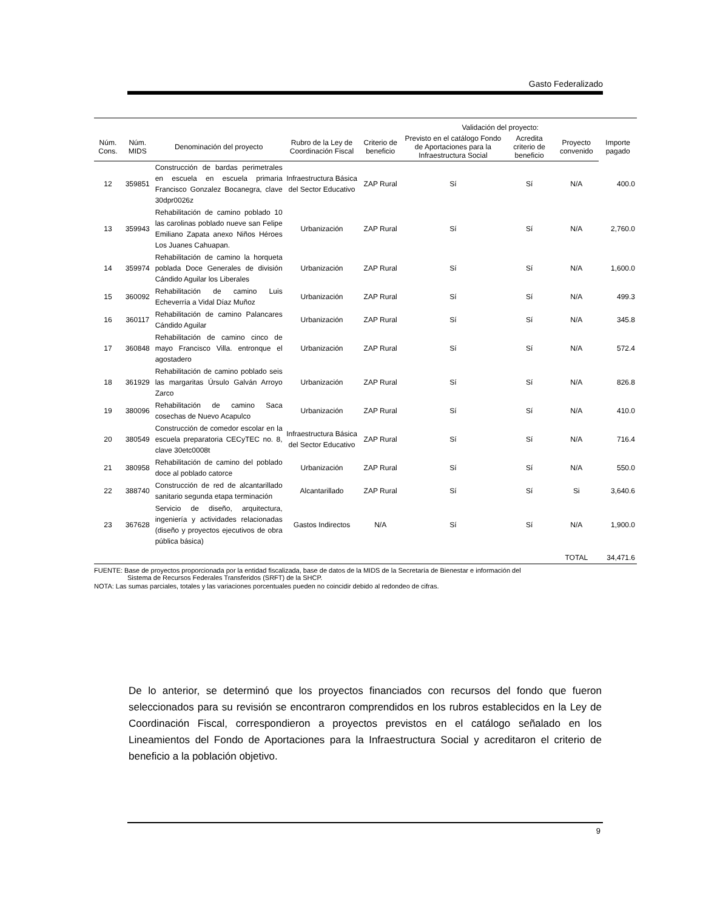Gasto Federalizado
| | | | | | Validación del proyecto: | | | |
| --- | --- | --- | --- | --- | --- | --- | --- | --- |
| Núm. Cons. | Núm. MIDS | Denominación del proyecto | Rubro de la Ley de Coordinación Fiscal | Criterio de beneficio | Previsto en el catálogo Fondo de Aportaciones para la Infraestructura Social | Acredita criterio de beneficio | Proyecto convenido | Importe pagado |
| 12 | 359851 | Construcción de bardas perimetrales en escuela en escuela primaria Francisco Gonzalez Bocanegra, clave 30dpr0026z | Infraestructura Básica del Sector Educativo | ZAP Rural | Sí | Sí | N/A | 400.0 |
| 13 | 359943 | Rehabilitación de camino poblado 10 las carolinas poblado nueve san Felipe Emiliano Zapata anexo Niños Héroes Los Juanes Cahuapan. | Urbanización | ZAP Rural | Sí | Sí | N/A | 2,760.0 |
| 14 | 359974 | Rehabilitación de camino la horqueta poblada Doce Generales de división Cándido Aguilar los Liberales | Urbanización | ZAP Rural | Sí | Sí | N/A | 1,600.0 |
| 15 | 360092 | Rehabilitación de camino Luis Echeverría a Vidal Díaz Muñoz | Urbanización | ZAP Rural | Sí | Sí | N/A | 499.3 |
| 16 | 360117 | Rehabilitación de camino Palancares Cándido Aguilar | Urbanización | ZAP Rural | Sí | Sí | N/A | 345.8 |
| 17 | 360848 | Rehabilitación de camino cinco de mayo Francisco Villa. entronque el agostadero | Urbanización | ZAP Rural | Sí | Sí | N/A | 572.4 |
| 18 | 361929 | Rehabilitación de camino poblado seis las margaritas Úrsulo Galván Arroyo Zarco | Urbanización | ZAP Rural | Sí | Sí | N/A | 826.8 |
| 19 | 380096 | Rehabilitación de camino Saca cosechas de Nuevo Acapulco | Urbanización | ZAP Rural | Sí | Sí | N/A | 410.0 |
| 20 | 380549 | Construcción de comedor escolar en la escuela preparatoria CECyTEC no. 8, clave 30etc0008t | Infraestructura Básica del Sector Educativo | ZAP Rural | Sí | Sí | N/A | 716.4 |
| 21 | 380958 | Rehabilitación de camino del poblado doce al poblado catorce | Urbanización | ZAP Rural | Sí | Sí | N/A | 550.0 |
| 22 | 388740 | Construcción de red de alcantarillado sanitario segunda etapa terminación | Alcantarillado | ZAP Rural | Sí | Sí | Si | 3,640.6 |
| 23 | 367628 | Servicio de diseño, arquitectura, ingeniería y actividades relacionadas (diseño y proyectos ejecutivos de obra pública básica) | Gastos Indirectos | N/A | Sí | Sí | N/A | 1,900.0 |
| | | | | | | | TOTAL | 34,471.6 |
FUENTE: Base de proyectos proporcionada por la entidad fiscalizada, base de datos de la MIDS de la Secretaría de Bienestar e información del
Sistema de Recursos Federales Transferidos (SRFT) de la SHCP.
NOTA: Las sumas parciales, totales y las variaciones porcentuales pueden no coincidir debido al redondeo de cifras.
De lo anterior, se determinó que los proyectos financiados con recursos del fondo que fueron seleccionados para su revisión se encontraron comprendidos en los rubros establecidos en la Ley de Coordinación Fiscal, correspondieron a proyectos previstos en el catálogo señalado en los Lineamientos del Fondo de Aportaciones para la Infraestructura Social y acreditaron el criterio de beneficio a la población objetivo.
9